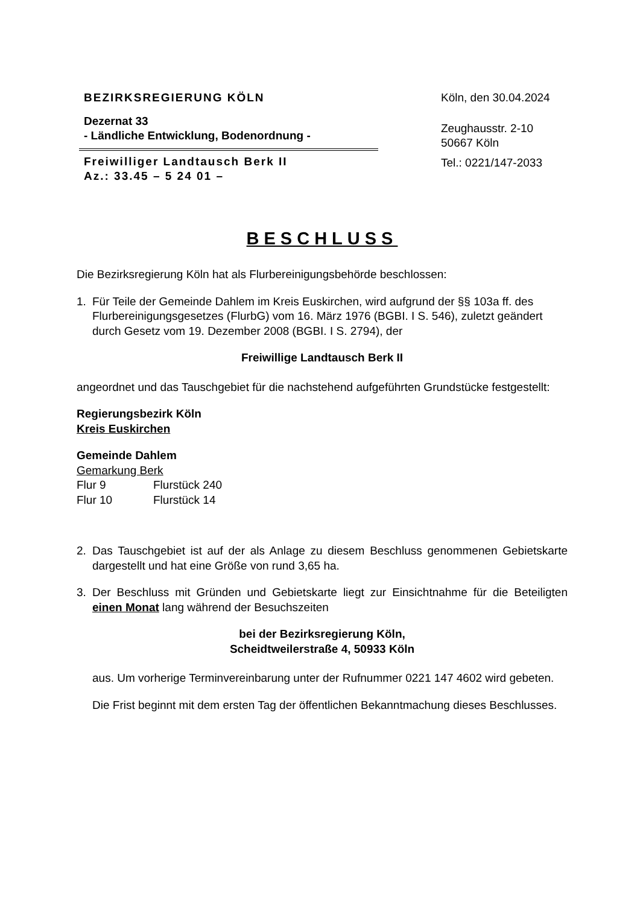BEZIRKSREGIERUNG KÖLN
Dezernat 33
- Ländliche Entwicklung, Bodenordnung -
Freiwilliger Landtausch Berk II
Az.: 33.45 – 5 24 01 –
Köln, den 30.04.2024
Zeughausstr. 2-10
50667 Köln
Tel.: 0221/147-2033
BESCHLUSS
Die Bezirksregierung Köln hat als Flurbereinigungsbehörde beschlossen:
1. Für Teile der Gemeinde Dahlem im Kreis Euskirchen, wird aufgrund der §§ 103a ff. des Flurbereinigungsgesetzes (FlurbG) vom 16. März 1976 (BGBI. I S. 546), zuletzt geändert durch Gesetz vom 19. Dezember 2008 (BGBI. I S. 2794), der
Freiwillige Landtausch Berk II
angeordnet und das Tauschgebiet für die nachstehend aufgeführten Grundstücke festgestellt:
Regierungsbezirk Köln
Kreis Euskirchen
Gemeinde Dahlem
Gemarkung Berk
| Flur 9 | Flurstück 240 |
| Flur 10 | Flurstück 14 |
2. Das Tauschgebiet ist auf der als Anlage zu diesem Beschluss genommenen Gebietskarte dargestellt und hat eine Größe von rund 3,65 ha.
3. Der Beschluss mit Gründen und Gebietskarte liegt zur Einsichtnahme für die Beteiligten einen Monat lang während der Besuchszeiten
bei der Bezirksregierung Köln,
Scheidtweilerstraße 4, 50933 Köln
aus. Um vorherige Terminvereinbarung unter der Rufnummer 0221 147 4602 wird gebeten.
Die Frist beginnt mit dem ersten Tag der öffentlichen Bekanntmachung dieses Beschlusses.